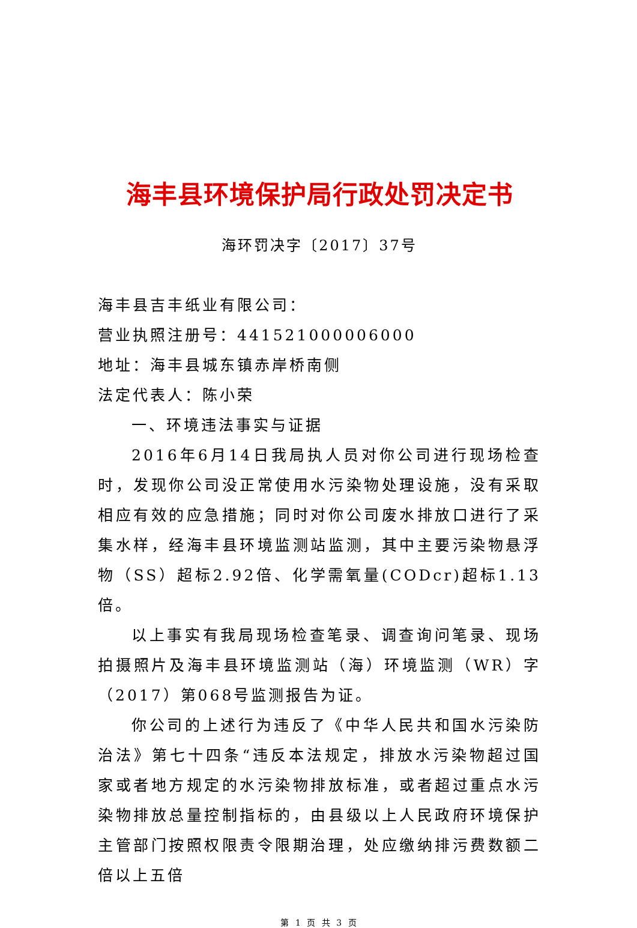海丰县环境保护局行政处罚决定书
海环罚决字〔2017〕37号
海丰县吉丰纸业有限公司：
营业执照注册号：441521000006000
地址：海丰县城东镇赤岸桥南侧
法定代表人：陈小荣
一、环境违法事实与证据
2016年6月14日我局执人员对你公司进行现场检查时，发现你公司没正常使用水污染物处理设施，没有采取相应有效的应急措施；同时对你公司废水排放口进行了采集水样，经海丰县环境监测站监测，其中主要污染物悬浮物（SS）超标2.92倍、化学需氧量(CODcr)超标1.13倍。
以上事实有我局现场检查笔录、调查询问笔录、现场拍摄照片及海丰县环境监测站（海）环境监测（WR）字（2017）第068号监测报告为证。
你公司的上述行为违反了《中华人民共和国水污染防治法》第七十四条“违反本法规定，排放水污染物超过国家或者地方规定的水污染物排放标准，或者超过重点水污染物排放总量控制指标的，由县级以上人民政府环境保护主管部门按照权限责令限期治理，处应缴纳排污费数额二倍以上五倍
第 1 页 共 3 页